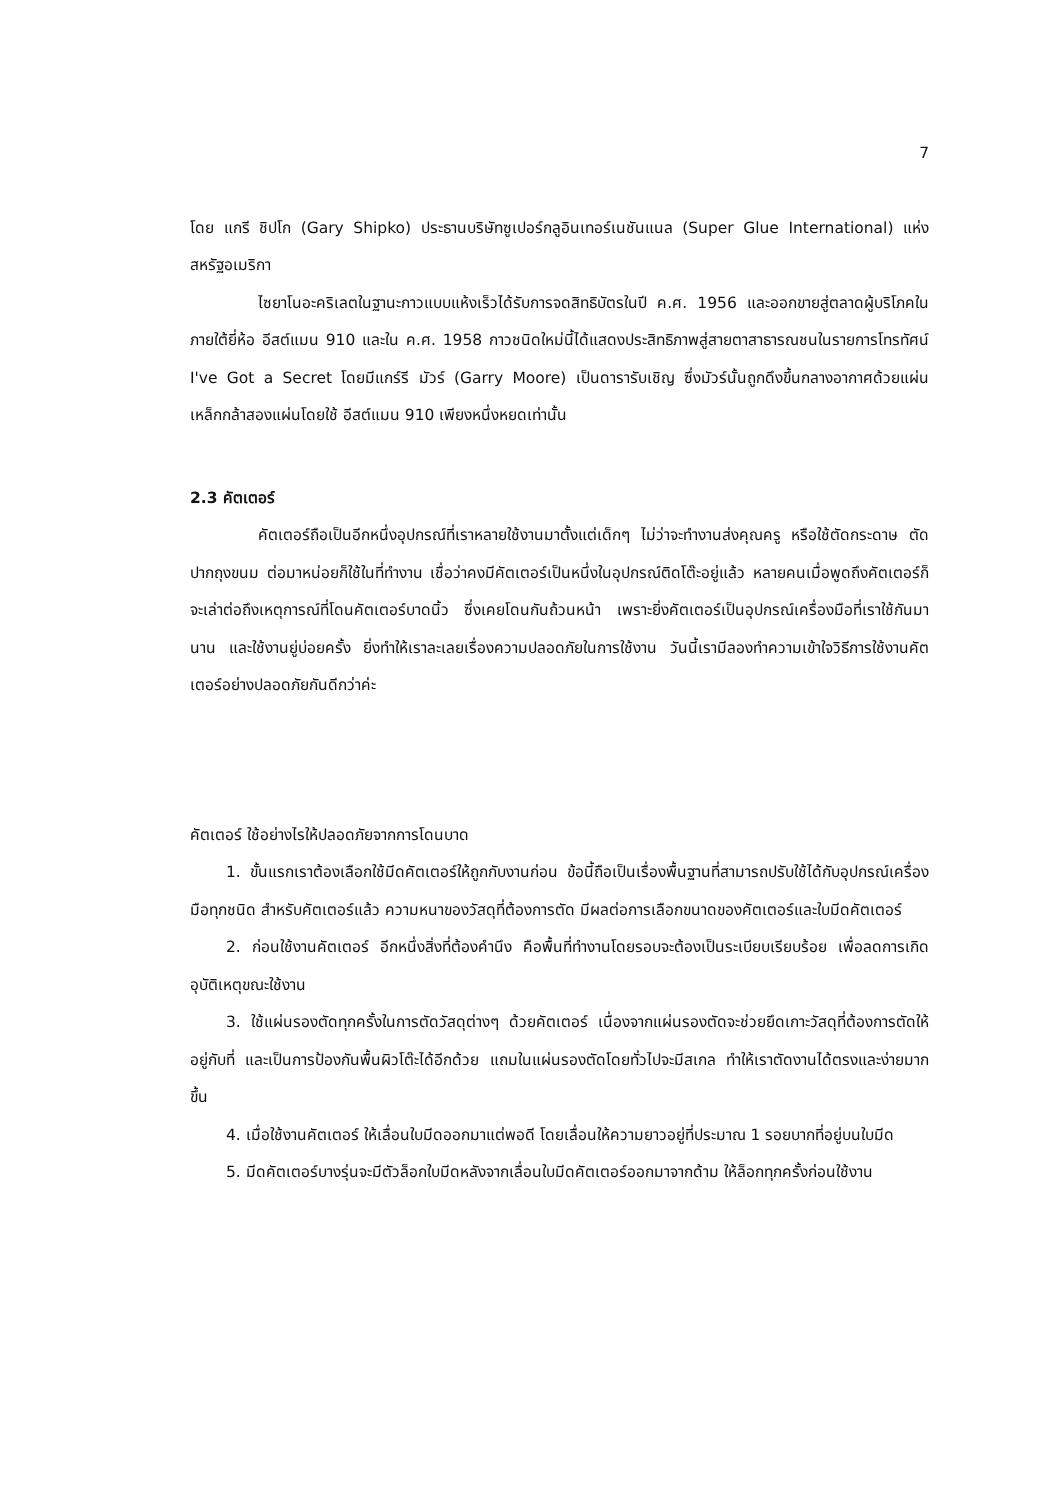7
โดย แกรี ชิปโก (Gary Shipko) ประธานบริษัทซูเปอร์กลูอินเทอร์เนชันแนล (Super Glue International) แห่งสหรัฐอเมริกา
ไซยาโนอะคริเลตในฐานะกาวแบบแห้งเร็วได้รับการจดสิทธิบัตรในปี ค.ศ. 1956 และออกขายสู่ตลาดผู้บริโภคในภายใต้ยี่ห้อ อีสต์แมน 910 และใน ค.ศ. 1958 กาวชนิดใหม่นี้ได้แสดงประสิทธิภาพสู่สายตาสาธารณชนในรายการโทรทัศน์ I've Got a Secret โดยมีแกร์รี มัวร์ (Garry Moore) เป็นดารารับเชิญ ซึ่งมัวร์นั้นถูกดึงขึ้นกลางอากาศด้วยแผ่นเหล็กกล้าสองแผ่นโดยใช้ อีสต์แมน 910 เพียงหนึ่งหยดเท่านั้น
2.3 คัตเตอร์
คัตเตอร์ถือเป็นอีกหนึ่งอุปกรณ์ที่เราหลายใช้งานมาตั้งแต่เด็กๆ ไม่ว่าจะทำงานส่งคุณครู หรือใช้ตัดกระดาษ ตัดปากถุงขนม ต่อมาหน่อยก็ใช้ในที่ทำงาน เชื่อว่าคงมีคัตเตอร์เป็นหนึ่งในอุปกรณ์ติดโต๊ะอยู่แล้ว หลายคนเมื่อพูดถึงคัตเตอร์ก็จะเล่าต่อถึงเหตุการณ์ที่โดนคัตเตอร์บาดนิ้ว ซึ่งเคยโดนกันถ้วนหน้า เพราะยิ่งคัตเตอร์เป็นอุปกรณ์เครื่องมือที่เราใช้กันมานาน และใช้งานยู่บ่อยครั้ง ยิ่งทำให้เราละเลยเรื่องความปลอดภัยในการใช้งาน วันนี้เรามีลองทำความเข้าใจวิธีการใช้งานคัตเตอร์อย่างปลอดภัยกันดีกว่าค่ะ
คัตเตอร์ ใช้อย่างไรให้ปลอดภัยจากการโดนบาด
1. ขั้นแรกเราต้องเลือกใช้มีดคัตเตอร์ให้ถูกกับงานก่อน ข้อนี้ถือเป็นเรื่องพื้นฐานที่สามารถปรับใช้ได้กับอุปกรณ์เครื่องมือทุกชนิด สำหรับคัตเตอร์แล้ว ความหนาของวัสดุที่ต้องการตัด มีผลต่อการเลือกขนาดของคัตเตอร์และใบมีดคัตเตอร์
2. ก่อนใช้งานคัตเตอร์ อีกหนึ่งสิ่งที่ต้องคำนึง คือพื้นที่ทำงานโดยรอบจะต้องเป็นระเบียบเรียบร้อย เพื่อลดการเกิดอุบัติเหตุขณะใช้งาน
3. ใช้แผ่นรองตัดทุกครั้งในการตัดวัสดุต่างๆ ด้วยคัตเตอร์ เนื่องจากแผ่นรองตัดจะช่วยยึดเกาะวัสดุที่ต้องการตัดให้อยู่กับที่ และเป็นการป้องกันพื้นผิวโต๊ะได้อีกด้วย แถมในแผ่นรองตัดโดยทั่วไปจะมีสเกล ทำให้เราตัดงานได้ตรงและง่ายมากขึ้น
4. เมื่อใช้งานคัตเตอร์ ให้เลื่อนใบมีดออกมาแต่พอดี โดยเลื่อนให้ความยาวอยู่ที่ประมาณ 1 รอยบากที่อยู่บนใบมีด
5. มีดคัตเตอร์บางรุ่นจะมีตัวล็อกใบมีดหลังจากเลื่อนใบมีดคัตเตอร์ออกมาจากด้าม ให้ล็อกทุกครั้งก่อนใช้งาน